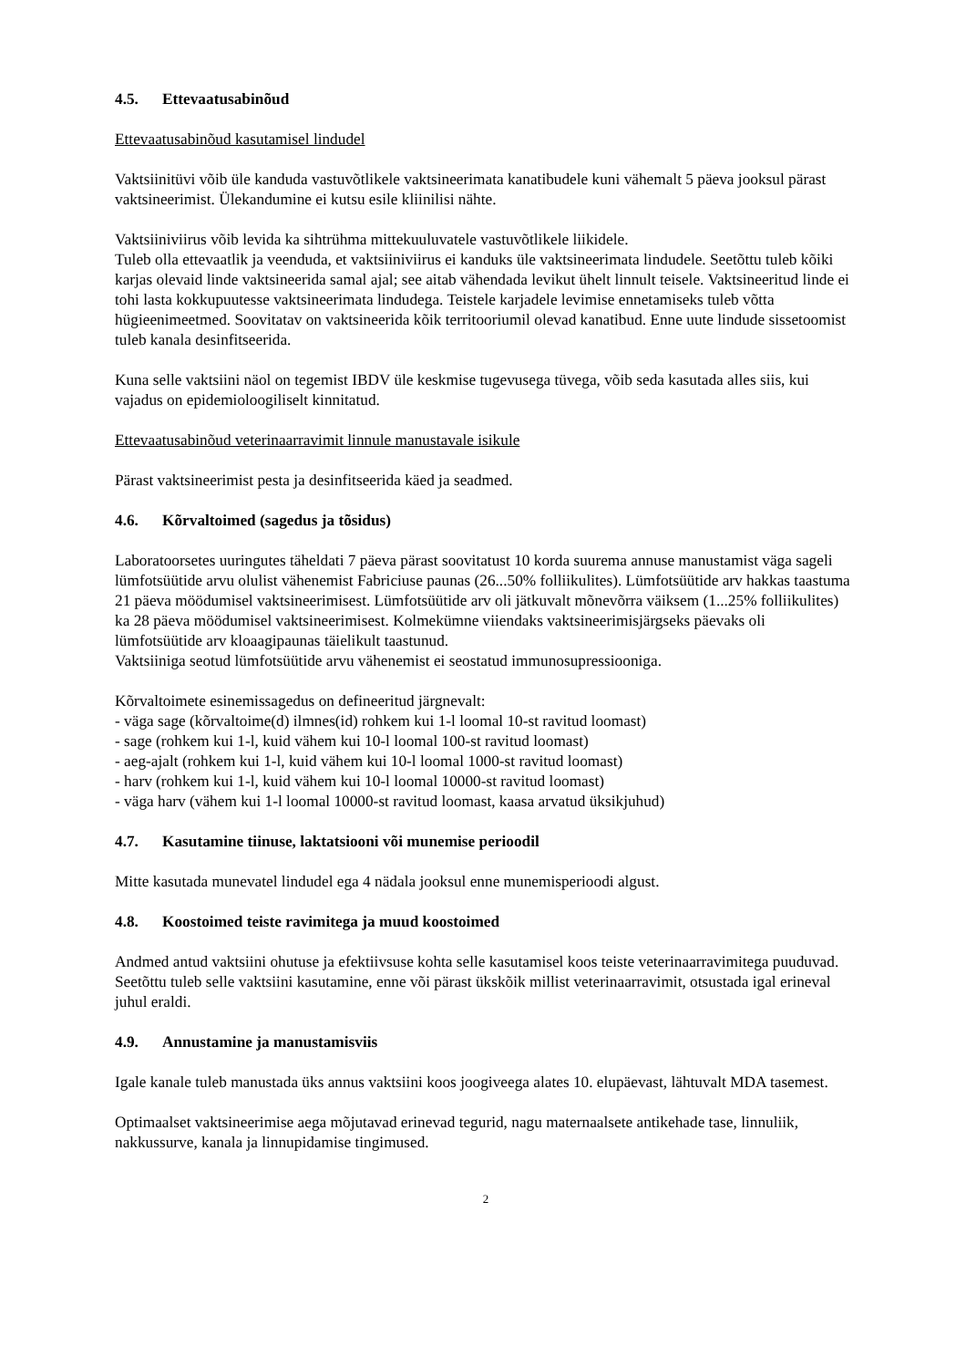4.5. Ettevaatusabinõud
Ettevaatusabinõud kasutamisel lindudel
Vaktsiinitüvi võib üle kanduda vastuvõtlikele vaktsineerimata kanatibudele kuni vähemalt 5 päeva jooksul pärast vaktsineerimist. Ülekandumine ei kutsu esile kliinilisi nähte.
Vaktsiiniviirus võib levida ka sihtrühma mittekuuluvatele vastuvõtlikele liikidele.
Tuleb olla ettevaatlik ja veenduda, et vaktsiiniviirus ei kanduks üle vaktsineerimata lindudele. Seetõttu tuleb kõiki karjas olevaid linde vaktsineerida samal ajal; see aitab vähendada levikut ühelt linnult teisele. Vaktsineeritud linde ei tohi lasta kokkupuutesse vaktsineerimata lindudega. Teistele karjadele levimise ennetamiseks tuleb võtta hügieenimeetmed. Soovitatav on vaktsineerida kõik territooriumil olevad kanatibud. Enne uute lindude sissetoomist tuleb kanala desinfitseerida.
Kuna selle vaktsiini näol on tegemist IBDV üle keskmise tugevusega tüvega, võib seda kasutada alles siis, kui vajadus on epidemioloogiliselt kinnitatud.
Ettevaatusabinõud veterinaarravimit linnule manustavale isikule
Pärast vaktsineerimist pesta ja desinfitseerida käed ja seadmed.
4.6. Kõrvaltoimed (sagedus ja tõsidus)
Laboratoorsetes uuringutes täheldati 7 päeva pärast soovitatust 10 korda suurema annuse manustamist väga sageli lümfotsüütide arvu olulist vähenemist Fabriciuse paunas (26...50% folliikulites). Lümfotsüütide arv hakkas taastuma 21 päeva möödumisel vaktsineerimisest. Lümfotsüütide arv oli jätkuvalt mõnevõrra väiksem (1...25% folliikulites) ka 28 päeva möödumisel vaktsineerimisest. Kolmekümne viiendaks vaktsineerimisjärgseks päevaks oli lümfotsüütide arv kloaagipaunas täielikult taastunud.
Vaktsiiniga seotud lümfotsüütide arvu vähenemist ei seostatud immunosupressiooniga.
Kõrvaltoimete esinemissagedus on defineeritud järgnevalt:
- väga sage (kõrvaltoime(d) ilmnes(id) rohkem kui 1-l loomal 10-st ravitud loomast)
- sage (rohkem kui 1-l, kuid vähem kui 10-l loomal 100-st ravitud loomast)
- aeg-ajalt (rohkem kui 1-l, kuid vähem kui 10-l loomal 1000-st ravitud loomast)
- harv (rohkem kui 1-l, kuid vähem kui 10-l loomal 10000-st ravitud loomast)
- väga harv (vähem kui 1-l loomal 10000-st ravitud loomast, kaasa arvatud üksikjuhud)
4.7. Kasutamine tiinuse, laktatsiooni või munemise perioodil
Mitte kasutada munevatel lindudel ega 4 nädala jooksul enne munemisperioodi algust.
4.8. Koostoimed teiste ravimitega ja muud koostoimed
Andmed antud vaktsiini ohutuse ja efektiivsuse kohta selle kasutamisel koos teiste veterinaarravimitega puuduvad. Seetõttu tuleb selle vaktsiini kasutamine, enne või pärast ükskõik millist veterinaarravimit, otsustada igal erineval juhul eraldi.
4.9. Annustamine ja manustamisviis
Igale kanale tuleb manustada üks annus vaktsiini koos joogiveega alates 10. elupäevast, lähtuvalt MDA tasemest.
Optimaalset vaktsineerimise aega mõjutavad erinevad tegurid, nagu maternaalsete antikehade tase, linnuliik, nakkussurve, kanala ja linnupidamise tingimused.
2